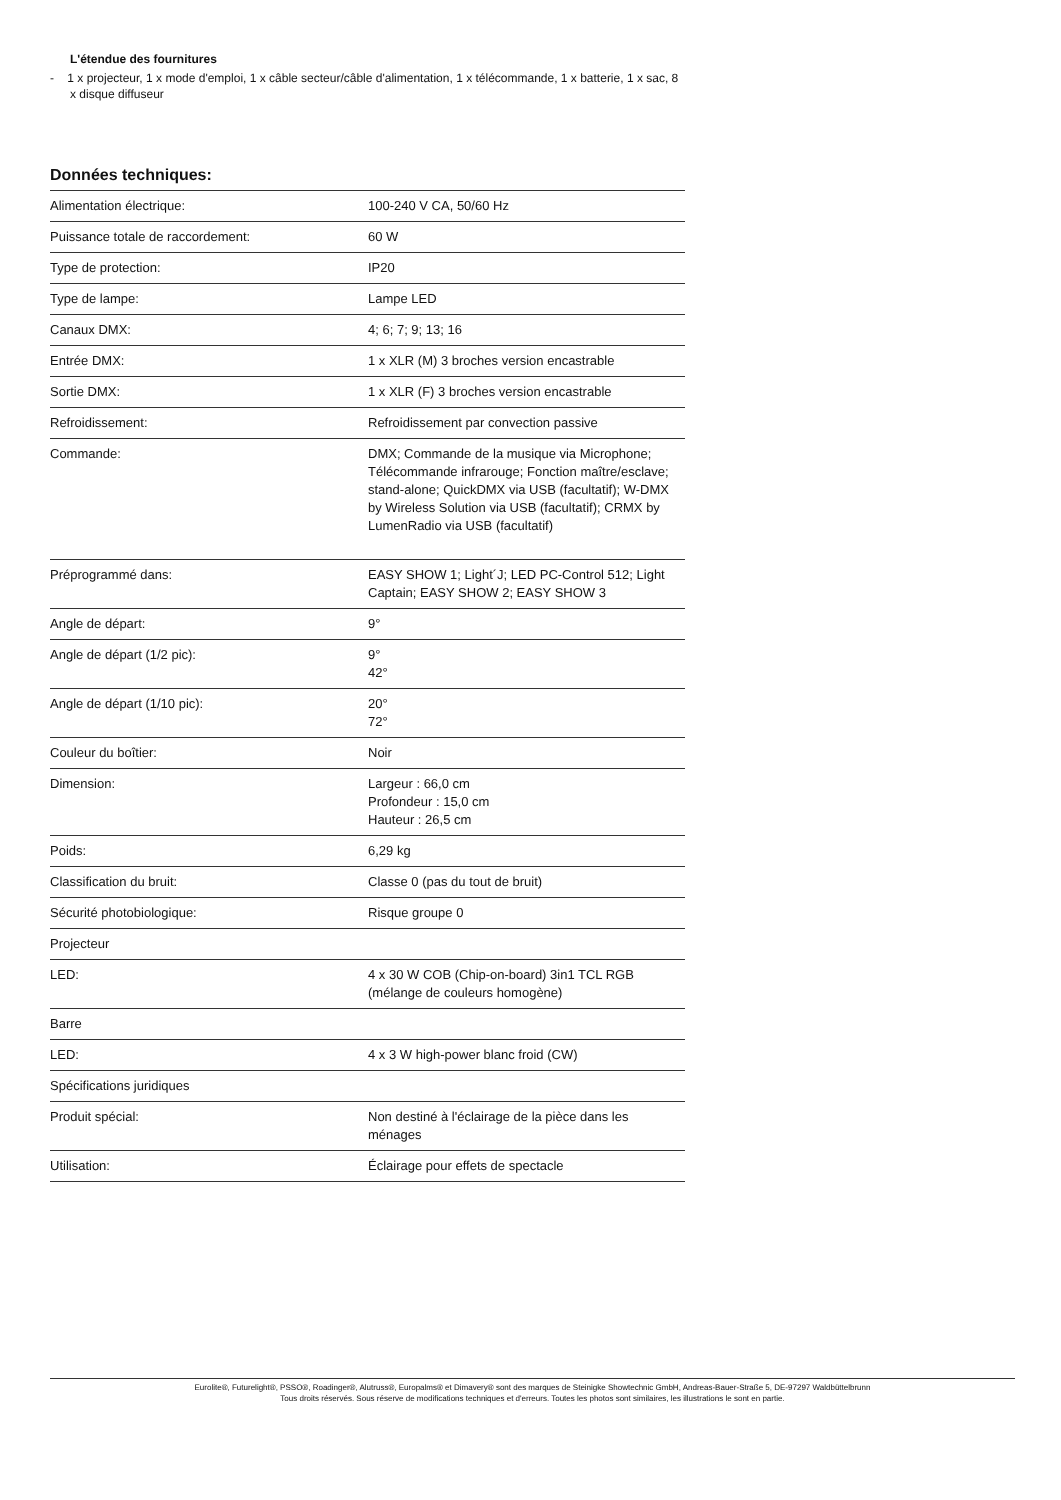L'étendue des fournitures
- 1 x projecteur, 1 x mode d'emploi, 1 x câble secteur/câble d'alimentation, 1 x télécommande, 1 x batterie, 1 x sac, 8 x disque diffuseur
Données techniques:
| Alimentation électrique: | 100-240 V CA, 50/60 Hz |
| Puissance totale de raccordement: | 60 W |
| Type de protection: | IP20 |
| Type de lampe: | Lampe LED |
| Canaux DMX: | 4; 6; 7; 9; 13; 16 |
| Entrée DMX: | 1 x XLR (M) 3 broches version encastrable |
| Sortie DMX: | 1 x XLR (F) 3 broches version encastrable |
| Refroidissement: | Refroidissement par convection passive |
| Commande: | DMX; Commande de la musique via Microphone; Télécommande infrarouge; Fonction maître/esclave; stand-alone; QuickDMX via USB (facultatif); W-DMX by Wireless Solution via USB (facultatif); CRMX by LumenRadio via USB (facultatif) |
| Préprogrammé dans: | EASY SHOW 1; Light´J; LED PC-Control 512; Light Captain; EASY SHOW 2; EASY SHOW 3 |
| Angle de départ: | 9° |
| Angle de départ (1/2 pic): | 9° 42° |
| Angle de départ (1/10 pic): | 20° 72° |
| Couleur du boîtier: | Noir |
| Dimension: | Largeur : 66,0 cm Profondeur : 15,0 cm Hauteur : 26,5 cm |
| Poids: | 6,29 kg |
| Classification du bruit: | Classe 0 (pas du tout de bruit) |
| Sécurité photobiologique: | Risque groupe 0 |
| Projecteur | |
| LED: | 4 x 30 W COB (Chip-on-board) 3in1 TCL RGB (mélange de couleurs homogène) |
| Barre | |
| LED: | 4 x 3 W high-power blanc froid (CW) |
| Spécifications juridiques | |
| Produit spécial: | Non destiné à l'éclairage de la pièce dans les ménages |
| Utilisation: | Éclairage pour effets de spectacle |
Eurolite®, Futurelight®, PSSO®, Roadinger®, Alutruss®, Europalms® et Dimavery® sont des marques de Steinigke Showtechnic GmbH, Andreas-Bauer-Straße 5, DE-97297 Waldbüttelbrunn
Tous droits réservés. Sous réserve de modifications techniques et d'erreurs. Toutes les photos sont similaires, les illustrations le sont en partie.